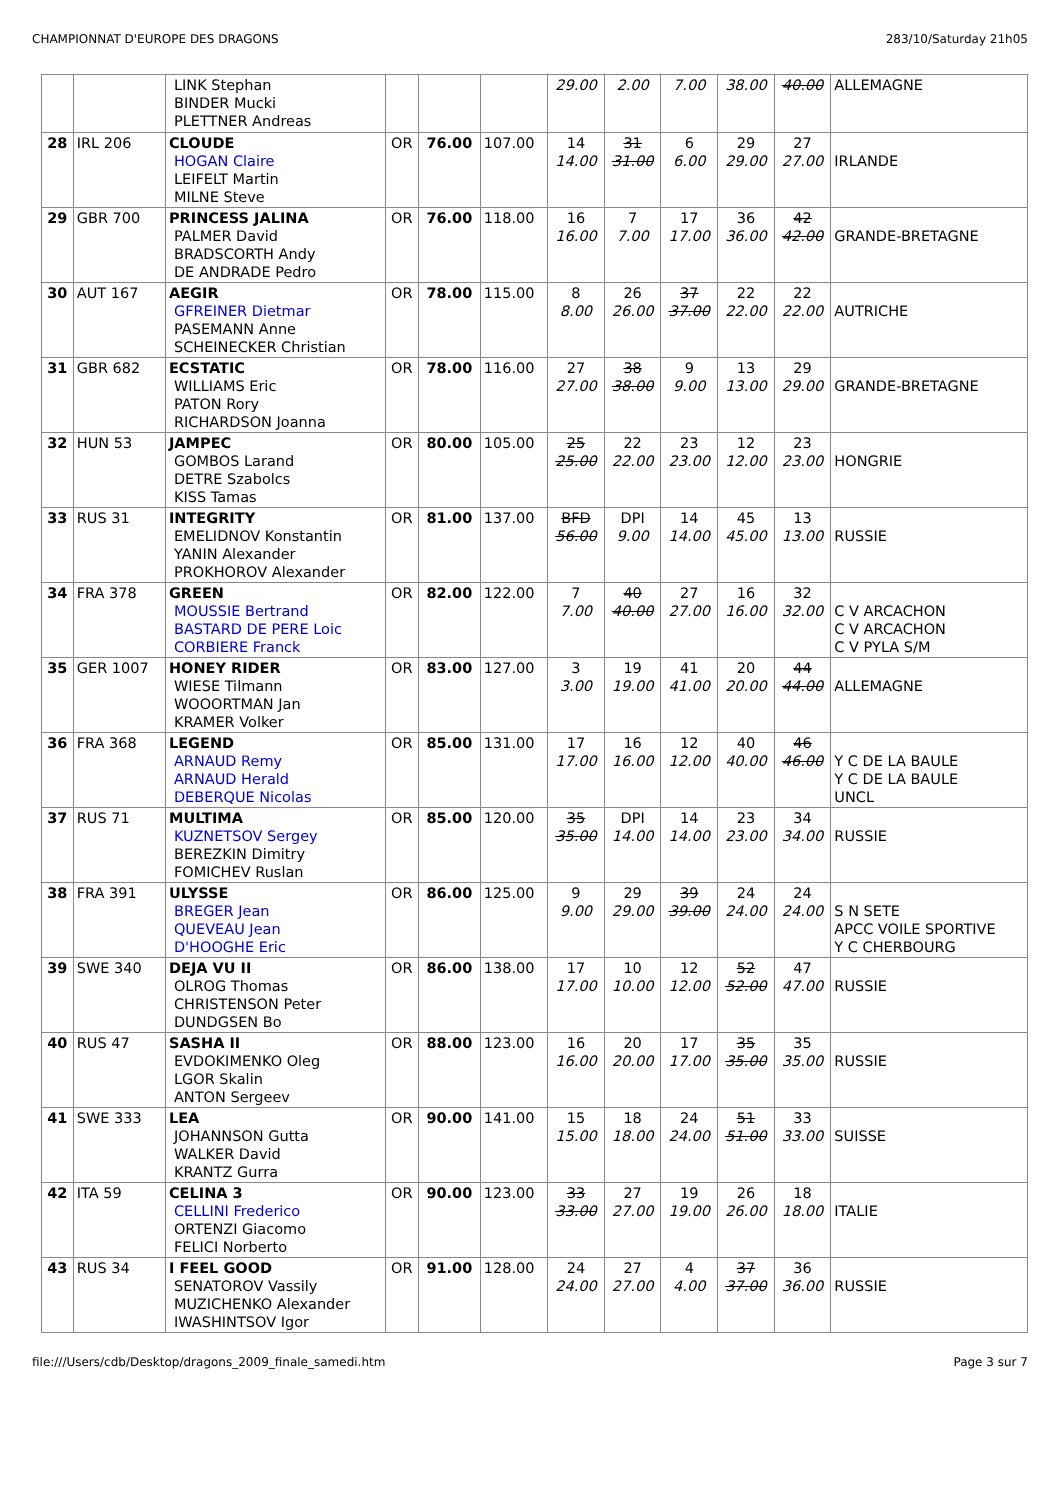CHAMPIONNAT D'EUROPE DES DRAGONS 283/10/Saturday 21h05
| | | LINK Stephan BINDER Mucki PLETTNER Andreas | | | | 29.00 | 2.00 | 7.00 | 38.00 | 40.00 | ALLEMAGNE |
| 28 | IRL 206 | CLOUDE HOGAN Claire LEIFELT Martin MILNE Steve | OR | 76.00 | 107.00 | 14 14.00 | 31 31.00 | 6 6.00 | 29 29.00 | 27 27.00 | IRLANDE |
| 29 | GBR 700 | PRINCESS JALINA PALMER David BRADSCORTH Andy DE ANDRADE Pedro | OR | 76.00 | 118.00 | 16 16.00 | 7 7.00 | 17 17.00 | 36 36.00 | 42 42.00 | GRANDE-BRETAGNE |
| 30 | AUT 167 | AEGIR GFREINER Dietmar PASEMANN Anne SCHEINECKER Christian | OR | 78.00 | 115.00 | 8 8.00 | 26 26.00 | 37 37.00 | 22 22.00 | 22 22.00 | AUTRICHE |
| 31 | GBR 682 | ECSTATIC WILLIAMS Eric PATON Rory RICHARDSON Joanna | OR | 78.00 | 116.00 | 27 27.00 | 38 38.00 | 9 9.00 | 13 13.00 | 29 29.00 | GRANDE-BRETAGNE |
| 32 | HUN 53 | JAMPEC GOMBOS Larand DETRE Szabolcs KISS Tamas | OR | 80.00 | 105.00 | 25 25.00 | 22 22.00 | 23 23.00 | 12 12.00 | 23 23.00 | HONGRIE |
| 33 | RUS 31 | INTEGRITY EMELIDNOV Konstantin YANIN Alexander PROKHOROV Alexander | OR | 81.00 | 137.00 | BFD 56.00 | DPI 9.00 | 14 14.00 | 45 45.00 | 13 13.00 | RUSSIE |
| 34 | FRA 378 | GREEN MOUSSIE Bertrand BASTARD DE PERE Loic CORBIERE Franck | OR | 82.00 | 122.00 | 7 7.00 | 40 40.00 | 27 27.00 | 16 16.00 | 32 32.00 | C V ARCACHON C V ARCACHON C V PYLA S/M |
| 35 | GER 1007 | HONEY RIDER WIESE Tilmann WOOORTMAN Jan KRAMER Volker | OR | 83.00 | 127.00 | 3 3.00 | 19 19.00 | 41 41.00 | 20 20.00 | 44 44.00 | ALLEMAGNE |
| 36 | FRA 368 | LEGEND ARNAUD Remy ARNAUD Herald DEBERQUE Nicolas | OR | 85.00 | 131.00 | 17 17.00 | 16 16.00 | 12 12.00 | 40 40.00 | 46 46.00 | Y C DE LA BAULE Y C DE LA BAULE UNCL |
| 37 | RUS 71 | MULTIMA KUZNETSOV Sergey BEREZKIN Dimitry FOMICHEV Ruslan | OR | 85.00 | 120.00 | 35 35.00 | DPI 14.00 | 14 14.00 | 23 23.00 | 34 34.00 | RUSSIE |
| 38 | FRA 391 | ULYSSE BREGER Jean QUEVEAU Jean D'HOOGHE Eric | OR | 86.00 | 125.00 | 9 9.00 | 29 29.00 | 39 39.00 | 24 24.00 | 24 24.00 | S N SETE APCC VOILE SPORTIVE Y C CHERBOURG |
| 39 | SWE 340 | DEJA VU II OLROG Thomas CHRISTENSON Peter DUNDGSEN Bo | OR | 86.00 | 138.00 | 17 17.00 | 10 10.00 | 12 12.00 | 52 52.00 | 47 47.00 | RUSSIE |
| 40 | RUS 47 | SASHA II EVDOKIMENKO Oleg LGOR Skalin ANTON Sergeev | OR | 88.00 | 123.00 | 16 16.00 | 20 20.00 | 17 17.00 | 35 35.00 | 35 35.00 | RUSSIE |
| 41 | SWE 333 | LEA JOHANNSON Gutta WALKER David KRANTZ Gurra | OR | 90.00 | 141.00 | 15 15.00 | 18 18.00 | 24 24.00 | 51 51.00 | 33 33.00 | SUISSE |
| 42 | ITA 59 | CELINA 3 CELLINI Frederico ORTENZI Giacomo FELICI Norberto | OR | 90.00 | 123.00 | 33 33.00 | 27 27.00 | 19 19.00 | 26 26.00 | 18 18.00 | ITALIE |
| 43 | RUS 34 | I FEEL GOOD SENATOROV Vassily MUZICHENKO Alexander IWASHINTSOV Igor | OR | 91.00 | 128.00 | 24 24.00 | 27 27.00 | 4 4.00 | 37 37.00 | 36 36.00 | RUSSIE |
file:///Users/cdb/Desktop/dragons_2009_finale_samedi.htm Page 3 sur 7